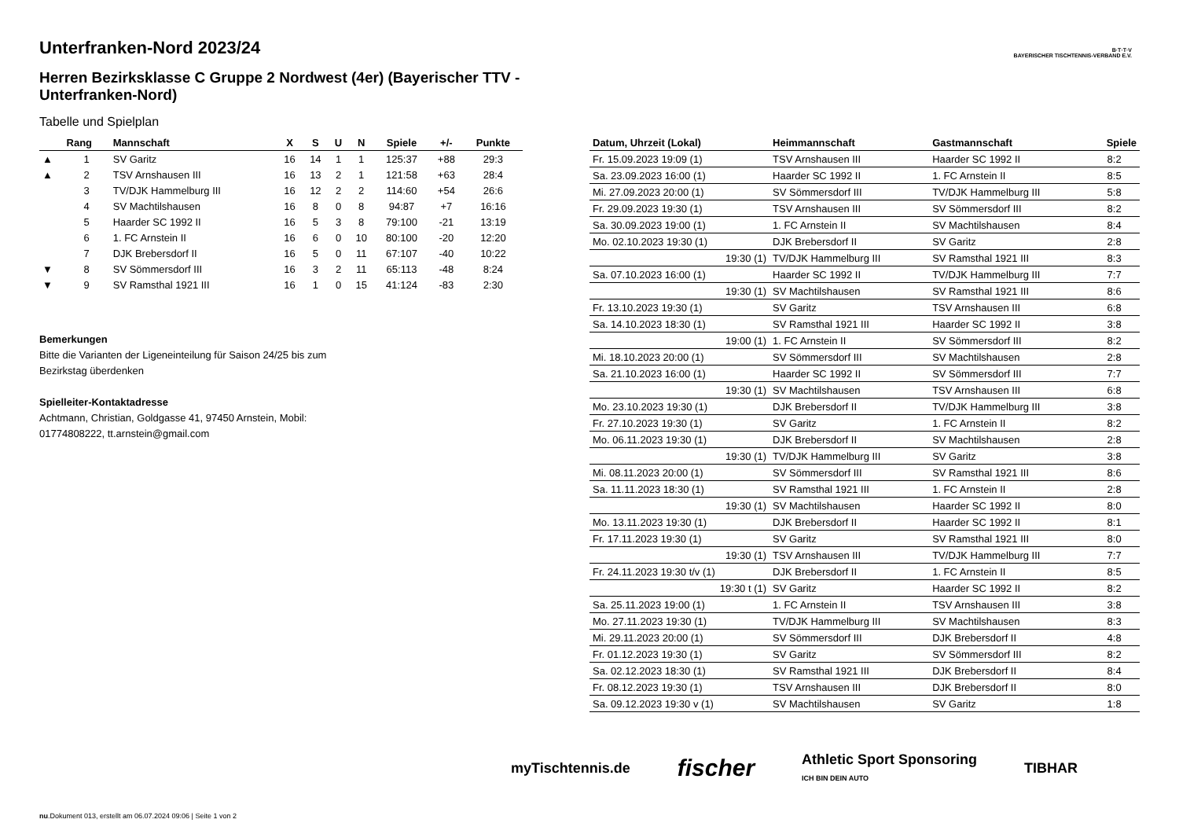B·T·T·V
BAYERISCHER TISCHTENNIS-VERBAND E.V.
Unterfranken-Nord 2023/24
Herren Bezirksklasse C Gruppe 2 Nordwest (4er) (Bayerischer TTV - Unterfranken-Nord)
Tabelle und Spielplan
| | Rang | Mannschaft | X | S | U | N | Spiele | +/- | Punkte |
| --- | --- | --- | --- | --- | --- | --- | --- | --- | --- |
| ▲ | 1 | SV Garitz | 16 | 14 | 1 | 1 | 125:37 | +88 | 29:3 |
| ▲ | 2 | TSV Arnshausen III | 16 | 13 | 2 | 1 | 121:58 | +63 | 28:4 |
| | 3 | TV/DJK Hammelburg III | 16 | 12 | 2 | 2 | 114:60 | +54 | 26:6 |
| | 4 | SV Machtilshausen | 16 | 8 | 0 | 8 | 94:87 | +7 | 16:16 |
| | 5 | Haarder SC 1992 II | 16 | 5 | 3 | 8 | 79:100 | -21 | 13:19 |
| | 6 | 1. FC Arnstein II | 16 | 6 | 0 | 10 | 80:100 | -20 | 12:20 |
| | 7 | DJK Brebersdorf II | 16 | 5 | 0 | 11 | 67:107 | -40 | 10:22 |
| ▼ | 8 | SV Sömmersdorf III | 16 | 3 | 2 | 11 | 65:113 | -48 | 8:24 |
| ▼ | 9 | SV Ramsthal 1921 III | 16 | 1 | 0 | 15 | 41:124 | -83 | 2:30 |
Bemerkungen
Bitte die Varianten der Ligeneinteilung für Saison 24/25 bis zum
Bezirkstag überdenken
Spielleiter-Kontaktadresse
Achtmann, Christian, Goldgasse 41, 97450 Arnstein, Mobil:
01774808222, tt.arnstein@gmail.com
| Datum, Uhrzeit (Lokal) | Heimmannschaft | Gastmannschaft | Spiele |
| --- | --- | --- | --- |
| Fr. 15.09.2023 19:09 (1) | TSV Arnshausen III | Haarder SC 1992 II | 8:2 |
| Sa. 23.09.2023 16:00 (1) | Haarder SC 1992 II | 1. FC Arnstein II | 8:5 |
| Mi. 27.09.2023 20:00 (1) | SV Sömmersdorf III | TV/DJK Hammelburg III | 5:8 |
| Fr. 29.09.2023 19:30 (1) | TSV Arnshausen III | SV Sömmersdorf III | 8:2 |
| Sa. 30.09.2023 19:00 (1) | 1. FC Arnstein II | SV Machtilshausen | 8:4 |
| Mo. 02.10.2023 19:30 (1) | DJK Brebersdorf II | SV Garitz | 2:8 |
| 19:30 (1) | TV/DJK Hammelburg III | SV Ramsthal 1921 III | 8:3 |
| Sa. 07.10.2023 16:00 (1) | Haarder SC 1992 II | TV/DJK Hammelburg III | 7:7 |
| 19:30 (1) | SV Machtilshausen | SV Ramsthal 1921 III | 8:6 |
| Fr. 13.10.2023 19:30 (1) | SV Garitz | TSV Arnshausen III | 6:8 |
| Sa. 14.10.2023 18:30 (1) | SV Ramsthal 1921 III | Haarder SC 1992 II | 3:8 |
| 19:00 (1) | 1. FC Arnstein II | SV Sömmersdorf III | 8:2 |
| Mi. 18.10.2023 20:00 (1) | SV Sömmersdorf III | SV Machtilshausen | 2:8 |
| Sa. 21.10.2023 16:00 (1) | Haarder SC 1992 II | SV Sömmersdorf III | 7:7 |
| 19:30 (1) | SV Machtilshausen | TSV Arnshausen III | 6:8 |
| Mo. 23.10.2023 19:30 (1) | DJK Brebersdorf II | TV/DJK Hammelburg III | 3:8 |
| Fr. 27.10.2023 19:30 (1) | SV Garitz | 1. FC Arnstein II | 8:2 |
| Mo. 06.11.2023 19:30 (1) | DJK Brebersdorf II | SV Machtilshausen | 2:8 |
| 19:30 (1) | TV/DJK Hammelburg III | SV Garitz | 3:8 |
| Mi. 08.11.2023 20:00 (1) | SV Sömmersdorf III | SV Ramsthal 1921 III | 8:6 |
| Sa. 11.11.2023 18:30 (1) | SV Ramsthal 1921 III | 1. FC Arnstein II | 2:8 |
| 19:30 (1) | SV Machtilshausen | Haarder SC 1992 II | 8:0 |
| Mo. 13.11.2023 19:30 (1) | DJK Brebersdorf II | Haarder SC 1992 II | 8:1 |
| Fr. 17.11.2023 19:30 (1) | SV Garitz | SV Ramsthal 1921 III | 8:0 |
| 19:30 (1) | TSV Arnshausen III | TV/DJK Hammelburg III | 7:7 |
| Fr. 24.11.2023 19:30 t/v (1) | DJK Brebersdorf II | 1. FC Arnstein II | 8:5 |
| 19:30 t (1) | SV Garitz | Haarder SC 1992 II | 8:2 |
| Sa. 25.11.2023 19:00 (1) | 1. FC Arnstein II | TSV Arnshausen III | 3:8 |
| Mo. 27.11.2023 19:30 (1) | TV/DJK Hammelburg III | SV Machtilshausen | 8:3 |
| Mi. 29.11.2023 20:00 (1) | SV Sömmersdorf III | DJK Brebersdorf II | 4:8 |
| Fr. 01.12.2023 19:30 (1) | SV Garitz | SV Sömmersdorf III | 8:2 |
| Sa. 02.12.2023 18:30 (1) | SV Ramsthal 1921 III | DJK Brebersdorf II | 8:4 |
| Fr. 08.12.2023 19:30 (1) | TSV Arnshausen III | DJK Brebersdorf II | 8:0 |
| Sa. 09.12.2023 19:30 v (1) | SV Machtilshausen | SV Garitz | 1:8 |
myTischtennis.de fischer Athletic Sport Sponsoring
ICH BIN DEIN AUTO TIBHAR
nu.Dokument 013, erstellt am 06.07.2024 09:06 | Seite 1 von 2